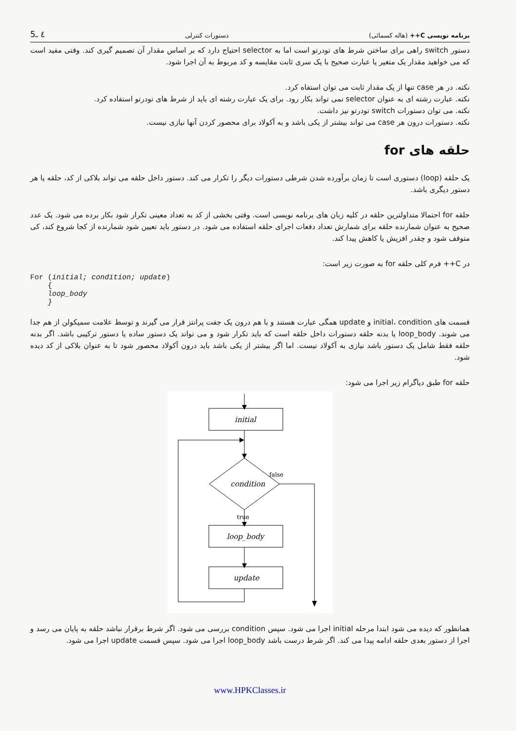برنامه نویسی C++ (هاله کسمائی) دستورات کنترلی ٤ ـ5
دستور switch راهی برای ساختن شرط های تودرتو است اما به selector احتیاج دارد که بر اساس مقدار آن تصمیم گیری کند. وقتی مفید است که می خواهید مقدار یک متغیر یا عبارت صحیح با یک سری ثابت مقایسه و کد مربوط به آن اجرا شود.
نکته. در هر case تنها از یک مقدار ثابت می توان استفاه کرد.
نکته. عبارت رشته ای به عنوان selector نمی تواند بکار رود. برای یک عبارت رشته ای باید از شرط های تودرتو استفاده کرد.
نکته. می توان دستورات switch تودرتو نیز داشت.
نکته. دستورات درون هر case می تواند بیشتر از یکی باشد و به آکولاد برای محصور کردن آنها نیازی نیست.
حلقه های for
یک حلقه (loop) دستوری است تا زمان برآورده شدن شرطی دستورات دیگر را تکرار می کند. دستور داخل حلقه می تواند بلاکی از کد، حلقه یا هر دستور دیگری باشد.
حلقه for احتمالا متداولترین حلقه در کلیه زبان های برنامه نویسی است. وقتی بخشی از کد به تعداد معینی تکرار شود بکار برده می شود. یک عدد صحیح به عنوان شمارنده حلقه برای شمارش تعداد دفعات اجرای حلقه استفاده می شود. در دستور باید تعیین شود شمارنده از کجا شروع کند، کی متوقف شود و چقدر افزیش یا کاهش پیدا کند.
در C++ فرم کلی حلقه for به صورت زیر است:
For (initial; condition; update)
    {
    loop_body
    }
قسمت های initial، condition و update همگی عبارت هستند و با هم درون یک جفت پرانتز قرار می گیرند و توسط علامت سمیکولن از هم جدا می شوند. loop_body یا بدنه حلقه دستورات داخل حلقه است که باید تکرار شود و می تواند یک دستور ساده یا دستور ترکیبی باشد. اگر بدنه حلقه فقط شامل یک دستور باشد نیازی به آکولاد نیست. اما اگر بیشتر از یکی باشد باید درون آکولاد محصور شود تا به عنوان بلاکی از کد دیده شود.
حلقه for طبق دیاگرام زیر اجرا می شود:
initial
condition
loop_body
update
false
true
همانطور که دیده می شود ابتدا مرحله initial اجرا می شود. سپس condition بررسی می شود. اگر شرط برقرار نباشد حلقه به پایان می رسد و اجرا از دستور بعدی حلقه ادامه پیدا می کند. اگر شرط درست باشد loop_body اجرا می شود. سپس قسمت update اجرا می شود.
www.HPKClasses.ir